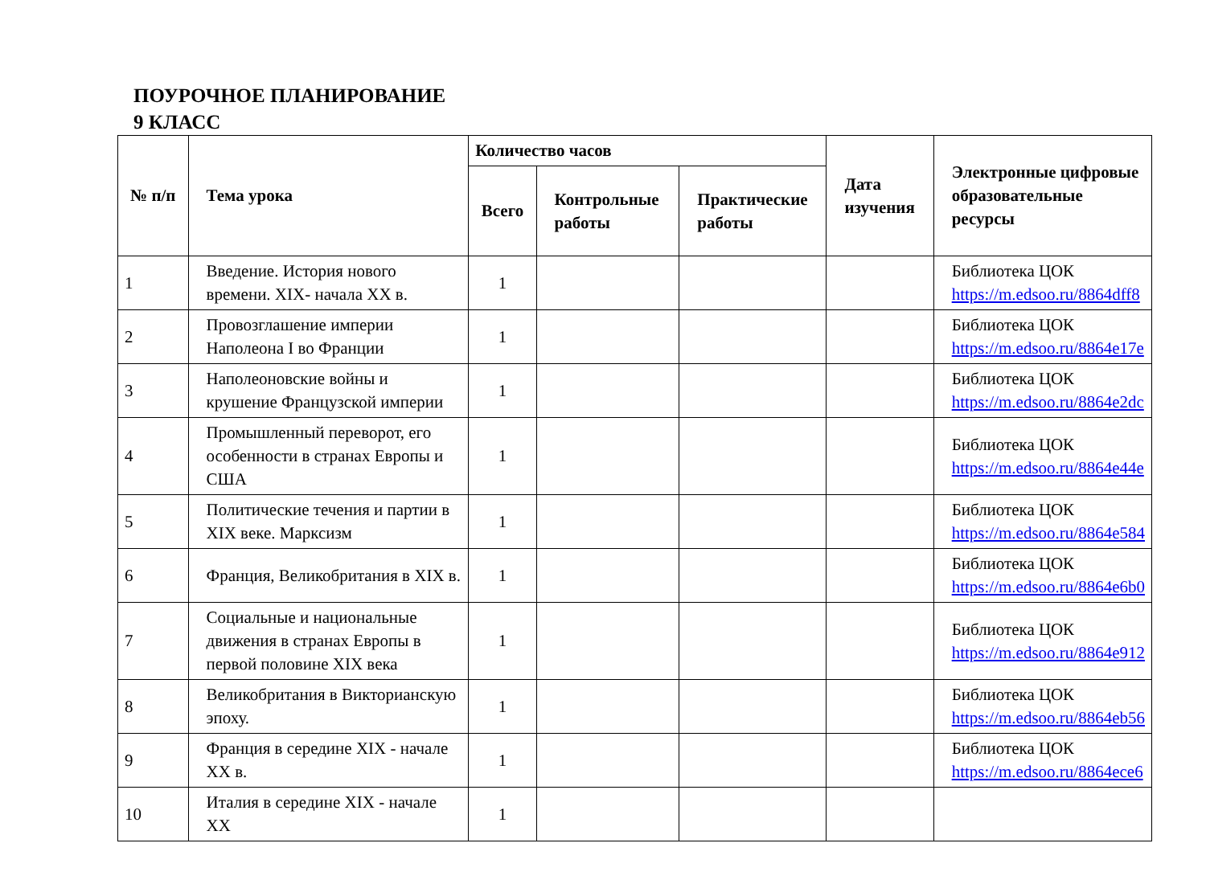ПОУРОЧНОЕ ПЛАНИРОВАНИЕ
9 КЛАСС
| № п/п | Тема урока | Количество часов | | | Дата изучения | Электронные цифровые образовательные ресурсы |
| --- | --- | --- | --- | --- | --- | --- |
| | | Всего | Контрольные работы | Практические работы | | |
| 1 | Введение. История нового времени. XIX- начала XX в. | 1 | | | | Библиотека ЦОК https://m.edsoo.ru/8864dff8 |
| 2 | Провозглашение империи Наполеона I во Франции | 1 | | | | Библиотека ЦОК https://m.edsoo.ru/8864e17e |
| 3 | Наполеоновские войны и крушение Французской империи | 1 | | | | Библиотека ЦОК https://m.edsoo.ru/8864e2dc |
| 4 | Промышленный переворот, его особенности в странах Европы и США | 1 | | | | Библиотека ЦОК https://m.edsoo.ru/8864e44e |
| 5 | Политические течения и партии в XIX веке. Марксизм | 1 | | | | Библиотека ЦОК https://m.edsoo.ru/8864e584 |
| 6 | Франция, Великобритания в XIX в. | 1 | | | | Библиотека ЦОК https://m.edsoo.ru/8864e6b0 |
| 7 | Социальные и национальные движения в странах Европы в первой половине XIX века | 1 | | | | Библиотека ЦОК https://m.edsoo.ru/8864e912 |
| 8 | Великобритания в Викторианскую эпоху. | 1 | | | | Библиотека ЦОК https://m.edsoo.ru/8864eb56 |
| 9 | Франция в середине XIX - начале XX в. | 1 | | | | Библиотека ЦОК https://m.edsoo.ru/8864ece6 |
| 10 | Италия в середине XIX - начале XX | 1 | | | | |